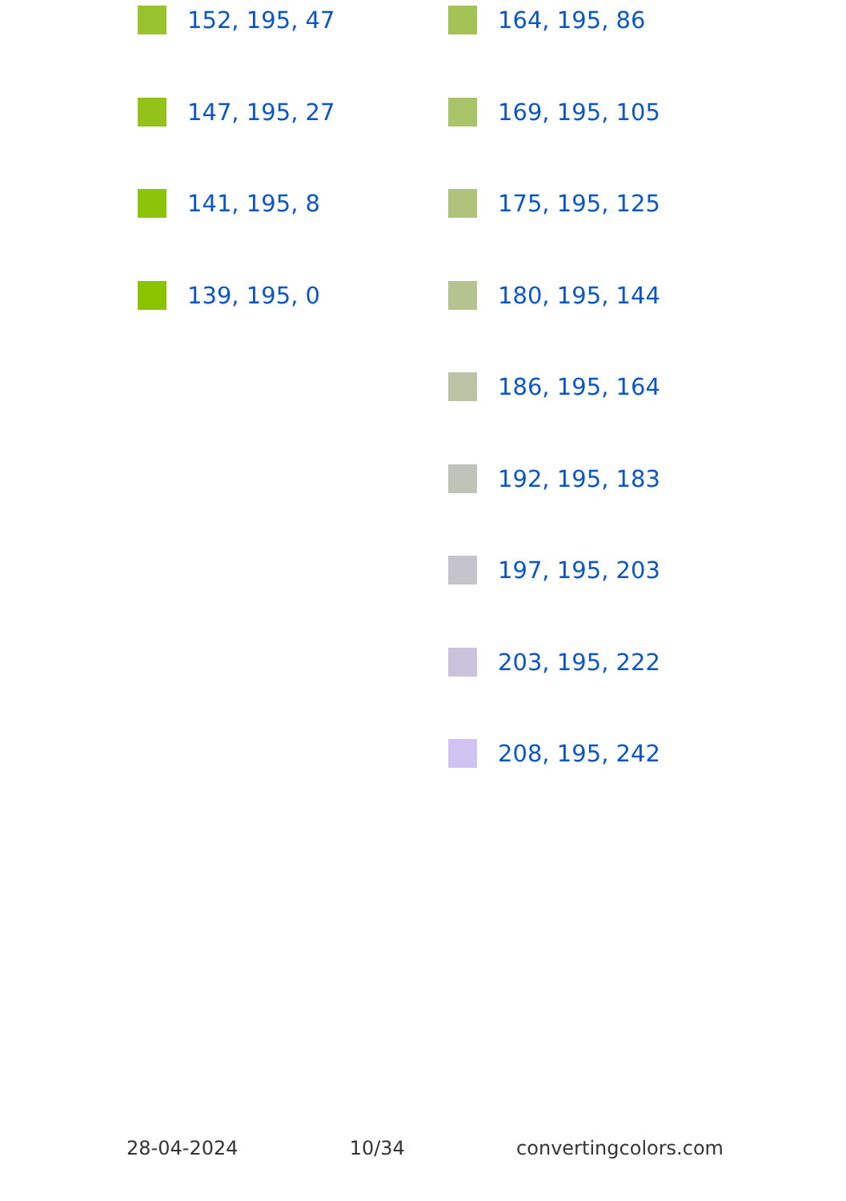152, 195, 47
147, 195, 27
141, 195, 8
139, 195, 0
164, 195, 86
169, 195, 105
175, 195, 125
180, 195, 144
186, 195, 164
192, 195, 183
197, 195, 203
203, 195, 222
208, 195, 242
28-04-2024 10/34 convertingcolors.com